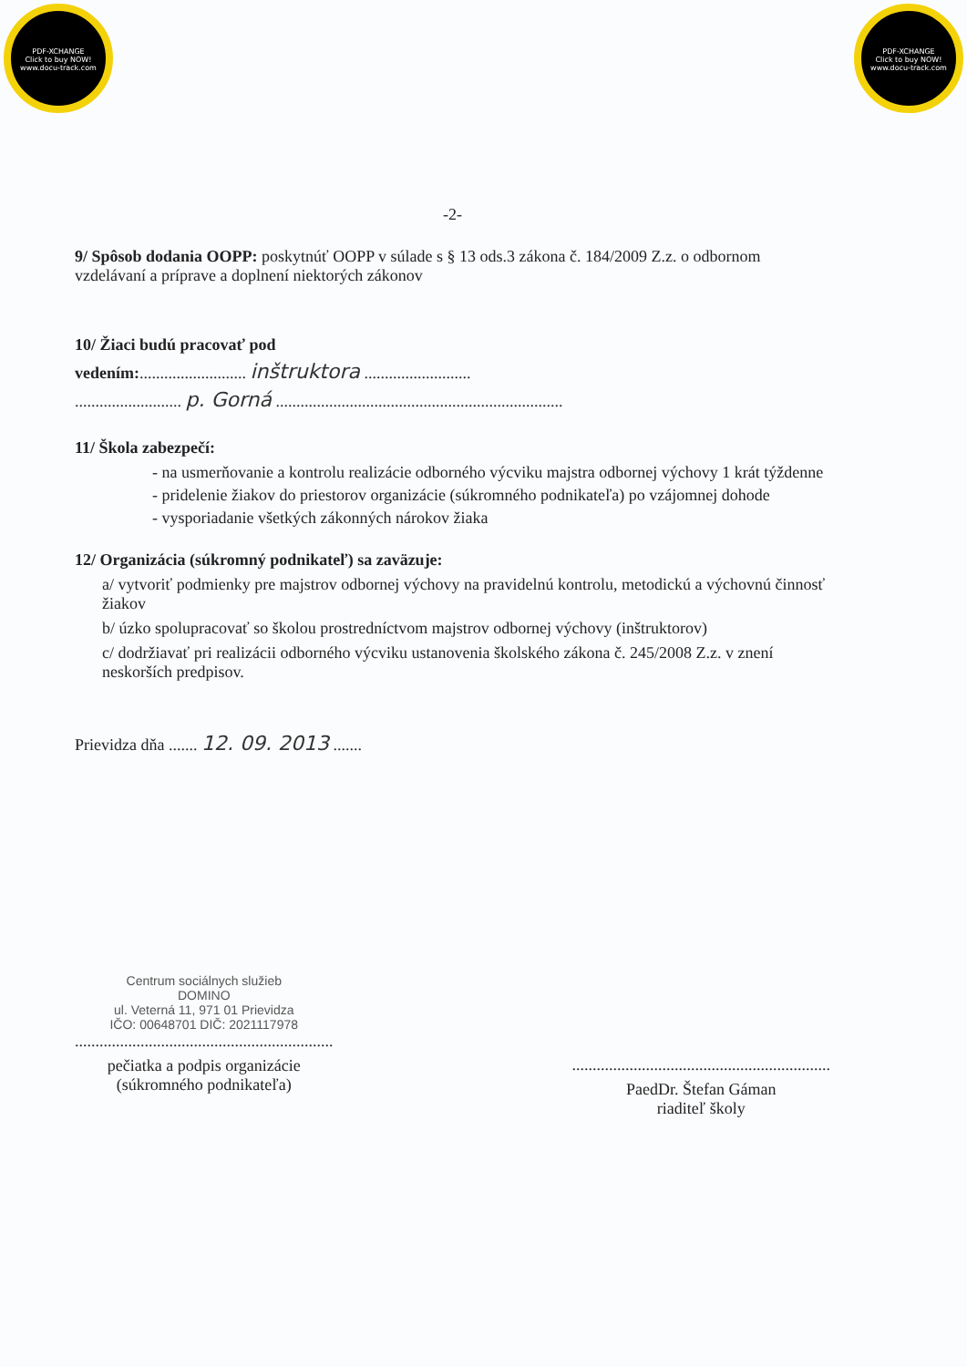PDF-XCHANGE
Click to buy NOW!
www.docu-track.com
PDF-XCHANGE
Click to buy NOW!
www.docu-track.com
-2-
9/ Spôsob dodania OOPP: poskytnúť OOPP v súlade s § 13 ods.3 zákona č. 184/2009 Z.z. o odbornom vzdelávaní a príprave a doplnení niektorých zákonov
10/ Žiaci budú pracovať pod
vedením:.......................... inštruktora ..........................
.......................... p. Gorná ......................................................................
11/ Škola zabezpečí:
- na usmerňovanie a kontrolu realizácie odborného výcviku majstra odbornej výchovy 1 krát týždenne
- pridelenie žiakov do priestorov organizácie (súkromného podnikateľa) po vzájomnej dohode
- vysporiadanie všetkých zákonných nárokov žiaka
12/ Organizácia (súkromný podnikateľ) sa zaväzuje:
a/ vytvoriť podmienky pre majstrov odbornej výchovy na pravidelnú kontrolu, metodickú a výchovnú činnosť žiakov
b/ úzko spolupracovať so školou prostredníctvom majstrov odbornej výchovy (inštruktorov)
c/ dodržiavať pri realizácii odborného výcviku ustanovenia školského zákona č. 245/2008 Z.z. v znení neskorších predpisov.
Prievidza dňa ....... 12. 09. 2013 .......
Centrum sociálnych služieb
DOMINO
ul. Veterná 11, 971 01 Prievidza
IČO: 00648701 DIČ: 2021117978
...............................................................
pečiatka a podpis organizácie
(súkromného podnikateľa)
...............................................................
PaedDr. Štefan Gáman
riaditeľ školy